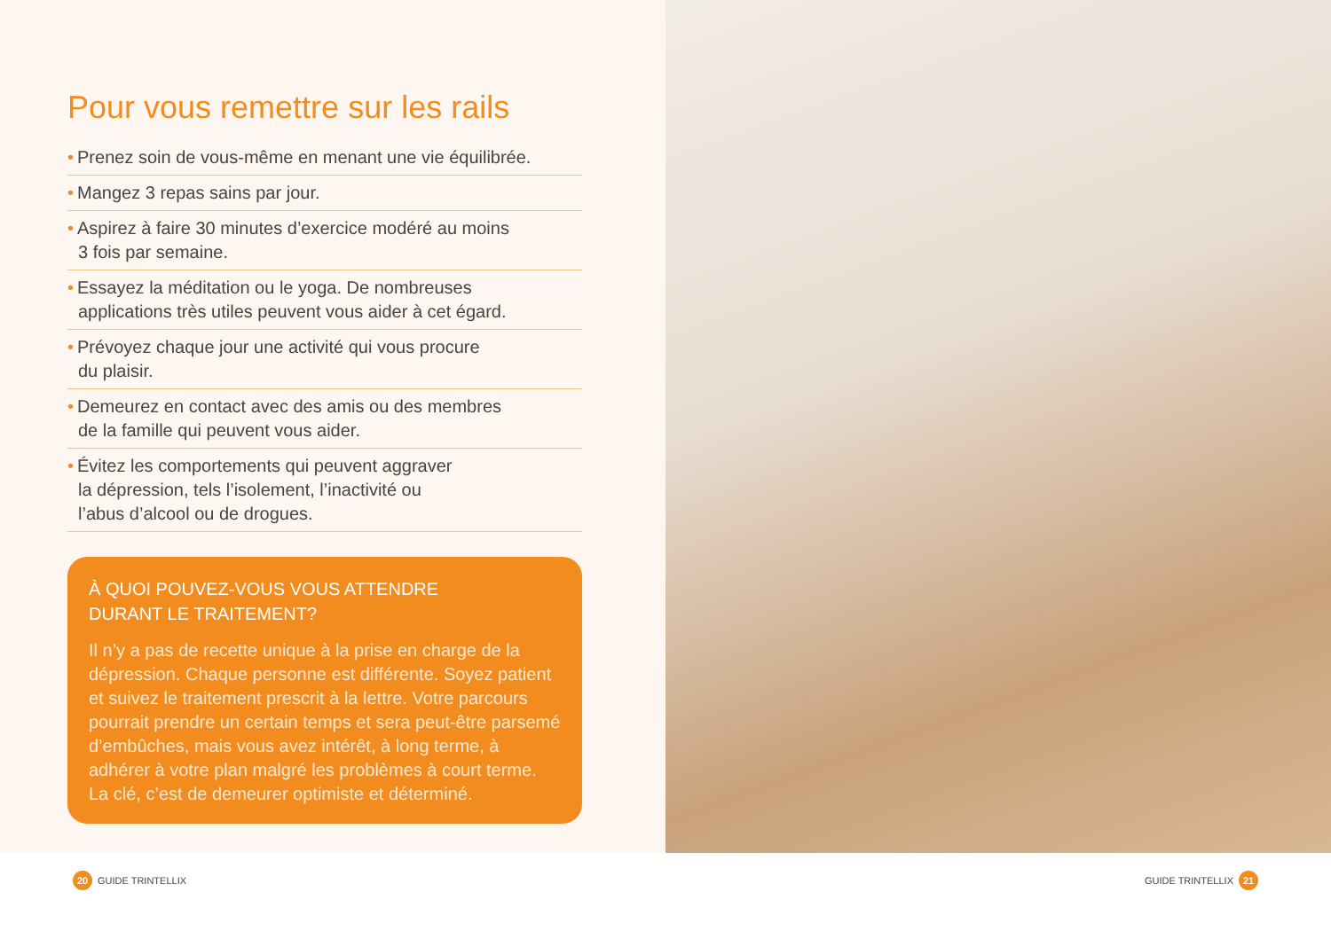Pour vous remettre sur les rails
• Prenez soin de vous-même en menant une vie équilibrée.
• Mangez 3 repas sains par jour.
• Aspirez à faire 30 minutes d’exercice modéré au moins
3 fois par semaine.
• Essayez la méditation ou le yoga. De nombreuses
applications très utiles peuvent vous aider à cet égard.
• Prévoyez chaque jour une activité qui vous procure
du plaisir.
• Demeurez en contact avec des amis ou des membres
de la famille qui peuvent vous aider.
• Évitez les comportements qui peuvent aggraver
la dépression, tels l’isolement, l’inactivité ou
l’abus d’alcool ou de drogues.
À QUOI POUVEZ-VOUS VOUS ATTENDRE
DURANT LE TRAITEMENT?
Il n’y a pas de recette unique à la prise en charge de la dépression. Chaque personne est différente. Soyez patient et suivez le traitement prescrit à la lettre. Votre parcours pourrait prendre un certain temps et sera peut-être parsemé d’embûches, mais vous avez intérêt, à long terme, à adhérer à votre plan malgré les problèmes à court terme. La clé, c’est de demeurer optimiste et déterminé.
20 GUIDE TRINTELLIX GUIDE TRINTELLIX 21